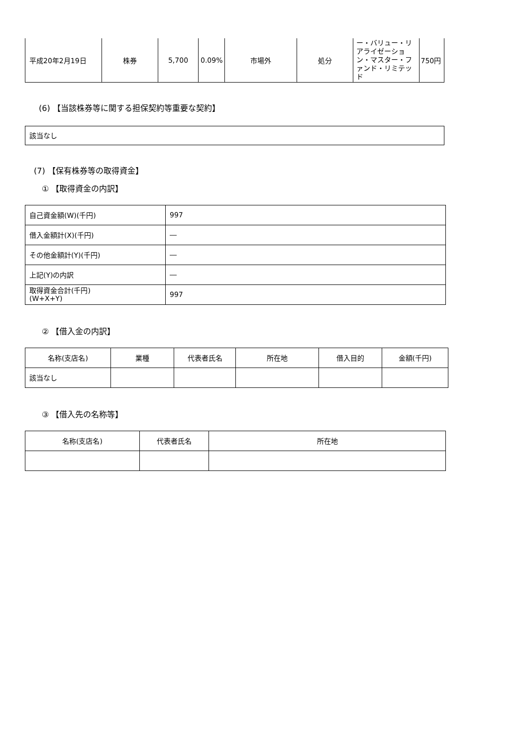| 平成20年2月19日 | 株券 | 5,700 | 0.09% | 市場外 | 処分 | ー・バリュー・リアライゼーション・マスター・ファンド・リミテッド | 750円 |
(6) 【当該株券等に関する担保契約等重要な契約】
| 該当なし |
(7) 【保有株券等の取得資金】
① 【取得資金の内訳】
| 自己資金額(W)(千円) | 997 |
| 借入金額計(X)(千円) | ― |
| その他金額計(Y)(千円) | ― |
| 上記(Y)の内訳 | ― |
| 取得資金合計(千円) (W+X+Y) | 997 |
② 【借入金の内訳】
| 名称(支店名) | 業種 | 代表者氏名 | 所在地 | 借入目的 | 金額(千円) |
| 該当なし | | | | | |
③ 【借入先の名称等】
| 名称(支店名) | 代表者氏名 | 所在地 |